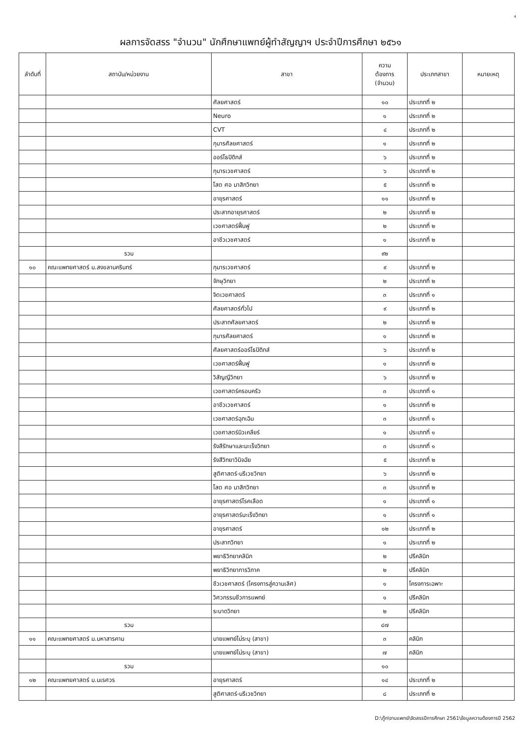4
ผลการจัดสรร "จำนวน" นักศึกษาแพทย์ผู้ทำสัญญาฯ ประจำปีการศึกษา ๒๕๖๑
| ลำดับที่ | สถาบัน/หน่วยงาน | สาขา | ความ ต้องการ (จำนวน) | ประเภทสาขา | หมายเหตุ |
| --- | --- | --- | --- | --- | --- |
| | | ศัลยศาสตร์ | ๑๐ | ประเภทที่ ๒ | |
| | | Neuro | ๑ | ประเภทที่ ๒ | |
| | | CVT | ๔ | ประเภทที่ ๒ | |
| | | กุมารศัลยศาสตร์ | ๑ | ประเภทที่ ๒ | |
| | | ออร์โธปิดิกส์ | ๖ | ประเภทที่ ๒ | |
| | | กุมารเวชศาสตร์ | ๖ | ประเภทที่ ๒ | |
| | | โสต ศอ นาสิกวิทยา | ๕ | ประเภทที่ ๒ | |
| | | อายุรศาสตร์ | ๑๑ | ประเภทที่ ๒ | |
| | | ประสาทอายุรศาสตร์ | ๒ | ประเภทที่ ๒ | |
| | | เวชศาสตร์ฟื้นฟู | ๒ | ประเภทที่ ๒ | |
| | | อาชีวเวชศาสตร์ | ๑ | ประเภทที่ ๒ | |
| | รวม | | ๙๒ | | |
| ๑๐ | คณะแพทยศาสตร์ ม.สงขลานครินทร์ | กุมารเวชศาสตร์ | ๙ | ประเภทที่ ๒ | |
| | | จักษุวิทยา | ๒ | ประเภทที่ ๒ | |
| | | จิตเวชศาสตร์ | ๓ | ประเภทที่ ๑ | |
| | | ศัลยศาสตร์ทั่วไป | ๙ | ประเภทที่ ๒ | |
| | | ประสาทศัลยศาสตร์ | ๒ | ประเภทที่ ๒ | |
| | | กุมารศัลยศาสตร์ | ๑ | ประเภทที่ ๒ | |
| | | ศัลยศาสตร์ออร์โธปิดิกส์ | ๖ | ประเภทที่ ๒ | |
| | | เวชศาสตร์ฟื้นฟู | ๑ | ประเภทที่ ๒ | |
| | | วิสัญญีวิทยา | ๖ | ประเภทที่ ๒ | |
| | | เวชศาสตร์ครอบครัว | ๓ | ประเภทที่ ๑ | |
| | | อาชีวเวชศาสตร์ | ๑ | ประเภทที่ ๒ | |
| | | เวชศาสตร์ฉุกเฉิน | ๓ | ประเภทที่ ๑ | |
| | | เวชศาสตร์นิวเคลียร์ | ๑ | ประเภทที่ ๑ | |
| | | รังสีรักษาและมะเร็งวิทยา | ๓ | ประเภทที่ ๑ | |
| | | รังสีวิทยาวินิจฉัย | ๕ | ประเภทที่ ๒ | |
| | | สูติศาสตร์-นรีเวชวิทยา | ๖ | ประเภทที่ ๒ | |
| | | โสต ศอ นาสิกวิทยา | ๓ | ประเภทที่ ๒ | |
| | | อายุรศาสตร์โรคเลือด | ๑ | ประเภทที่ ๑ | |
| | | อายุรศาสตร์มะเร็งวิทยา | ๑ | ประเภทที่ ๑ | |
| | | อายุรศาสตร์ | ๑๒ | ประเภทที่ ๒ | |
| | | ประสาทวิทยา | ๑ | ประเภทที่ ๒ | |
| | | พยาธิวิทยาคลินิก | ๒ | ปรีคลินิก | |
| | | พยาธิวิทยาการวิภาค | ๒ | ปรีคลินิก | |
| | | ชีวเวชศาสตร์ (โครงการสู่ความเลิศ) | ๑ | โครงการเฉพาะ | |
| | | วิศวกรรมชีวการแพทย์ | ๑ | ปรีคลินิก | |
| | | ระบาดวิทยา | ๒ | ปรีคลินิก | |
| | รวม | | ๘๗ | | |
| ๑๑ | คณะแพทยศาสตร์ ม.มหาสารคาม | นายแพทย์ไม่ระบุ (สาขา) | ๓ | คลินิก | |
| | | นายแพทย์ไม่ระบุ (สาขา) | ๗ | คลินิก | |
| | รวม | | ๑๐ | | |
| ๑๒ | คณะแพทยศาสตร์ ม.นเรศวร | อายุรศาสตร์ | ๑๔ | ประเภทที่ ๒ | |
| | | สูติศาสตร์-นรีเวชวิทยา | ๘ | ประเภทที่ ๒ | |
D:\ภู๊ก\งานแพทย์\จัดสรรปีการศึกษา 2561\ข้อมูลความต้องการปี 2562